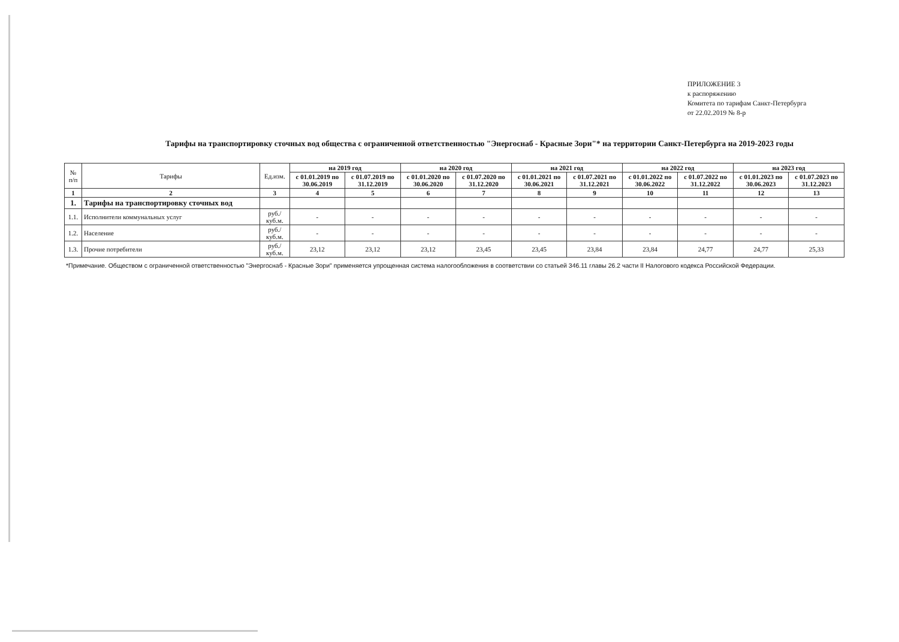ПРИЛОЖЕНИЕ 3
к распоряжению
Комитета по тарифам Санкт-Петербурга
от 22.02.2019 № 8-р
Тарифы на транспортировку сточных вод общества с ограниченной ответственностью "Энергоснаб - Красные Зори"* на территории Санкт-Петербурга на 2019-2023 годы
| № п/п | Тарифы | Ед.изм. | на 2019 год | | на 2020 год | | на 2021 год | | на 2022 год | | на 2023 год | |
| --- | --- | --- | --- | --- | --- | --- | --- | --- | --- | --- | --- | --- |
| | | | с 01.01.2019 по 30.06.2019 | с 01.07.2019 по 31.12.2019 | с 01.01.2020 по 30.06.2020 | с 01.07.2020 по 31.12.2020 | с 01.01.2021 по 30.06.2021 | с 01.07.2021 по 31.12.2021 | с 01.01.2022 по 30.06.2022 | с 01.07.2022 по 31.12.2022 | с 01.01.2023 по 30.06.2023 | с 01.07.2023 по 31.12.2023 |
| 1 | 2 | 3 | 4 | 5 | 6 | 7 | 8 | 9 | 10 | 11 | 12 | 13 |
| 1. | Тарифы на транспортировку сточных вод | | | | | | | | | | | |
| 1.1. | Исполнители коммунальных услуг | руб./куб.м. | - | - | - | - | - | - | - | - | - | - |
| 1.2. | Население | руб./куб.м. | - | - | - | - | - | - | - | - | - | - |
| 1.3. | Прочие потребители | руб./куб.м. | 23,12 | 23,12 | 23,12 | 23,45 | 23,45 | 23,84 | 23,84 | 24,77 | 24,77 | 25,33 |
*Примечание. Обществом с ограниченной ответственностью "Энергоснаб - Красные Зори" применяется упрощенная система налогообложения в соответствии со статьей 346.11 главы 26.2 части II Налогового кодекса Российской Федерации.